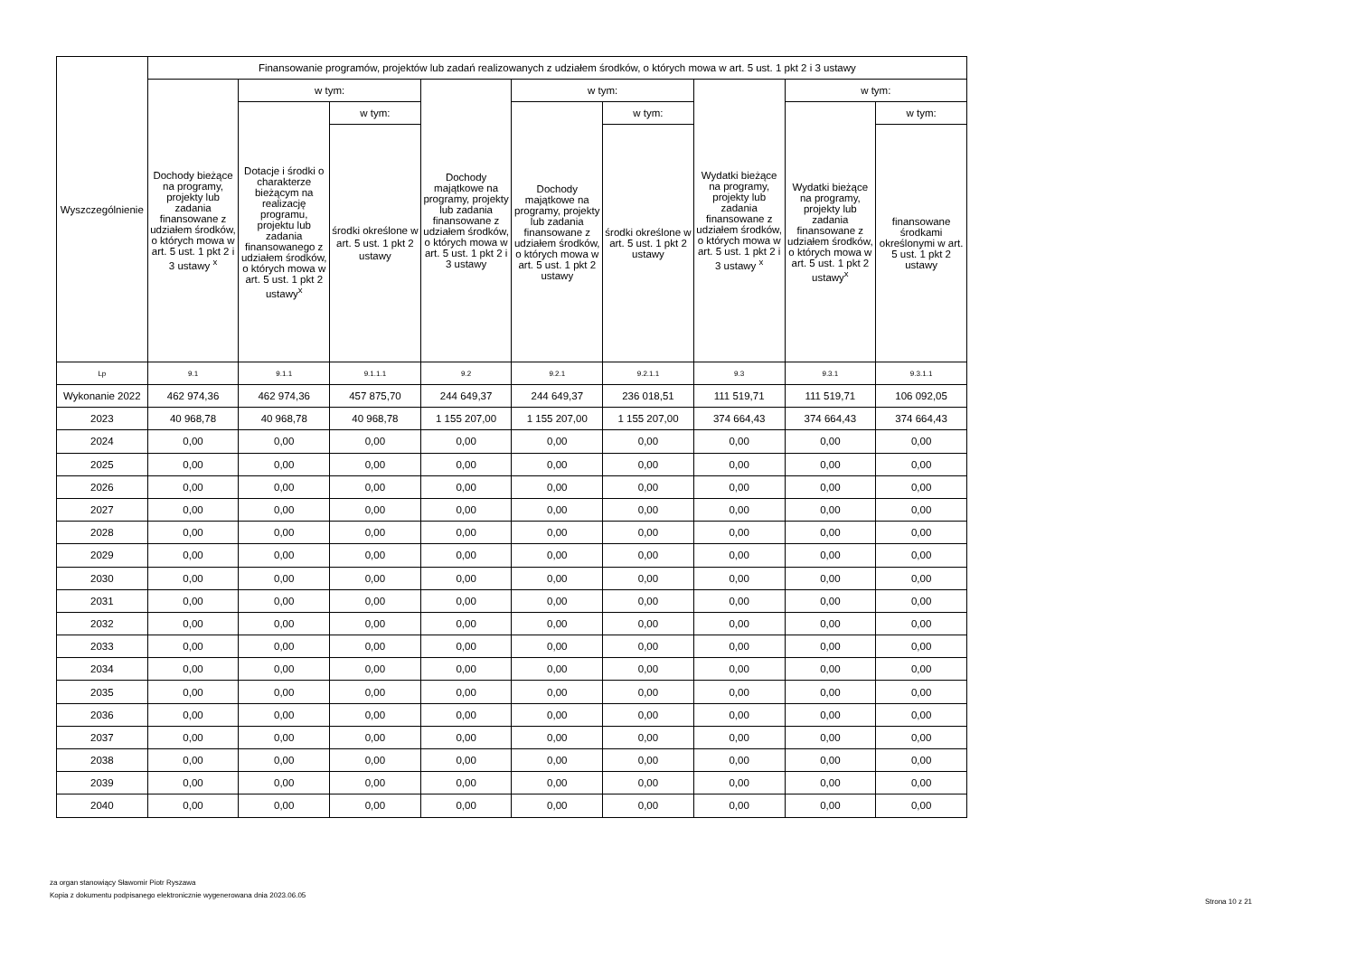| Wyszczególnienie | Finansowanie programów, projektów lub zadań realizowanych z udziałem środków, o których mowa w art. 5 ust. 1 pkt 2 i 3 ustawy | | | | | | | | |
| --- | --- | --- | --- | --- | --- | --- | --- | --- | --- |
| | Dochody bieżące na programy, projekty lub zadania finansowane z udziałem środków, o których mowa w art. 5 ust. 1 pkt 2 i 3 ustawy <sup>x</sup> | w tym: | | Dochody majątkowe na programy, projekty lub zadania finansowane z udziałem środków, o których mowa w art. 5 ust. 1 pkt 2 i 3 ustawy | w tym: | | Wydatki bieżące na programy, projekty lub zadania finansowane z udziałem środków, o których mowa w art. 5 ust. 1 pkt 2 i 3 ustawy <sup>x</sup> | w tym: | |
| | | Dotacje i środki o charakterze bieżącym na realizację programu, projektu lub zadania finansowanego z udziałem środków, o których mowa w art. 5 ust. 1 pkt 2 ustawy<sup>x</sup> | w tym: | | Dochody majątkowe na programy, projekty lub zadania finansowane z udziałem środków, o których mowa w art. 5 ust. 1 pkt 2 ustawy | w tym: | | Wydatki bieżące na programy, projekty lub zadania finansowane z udziałem środków, o których mowa w art. 5 ust. 1 pkt 2 ustawy<sup>x</sup> | w tym: |
| | | | środki określone w art. 5 ust. 1 pkt 2 ustawy | | | środki określone w art. 5 ust. 1 pkt 2 ustawy | | | finansowane środkami określonymi w art. 5 ust. 1 pkt 2 ustawy |
| Lp | 9.1 | 9.1.1 | 9.1.1.1 | 9.2 | 9.2.1 | 9.2.1.1 | 9.3 | 9.3.1 | 9.3.1.1 |
| Wykonanie 2022 | 462 974,36 | 462 974,36 | 457 875,70 | 244 649,37 | 244 649,37 | 236 018,51 | 111 519,71 | 111 519,71 | 106 092,05 |
| 2023 | 40 968,78 | 40 968,78 | 40 968,78 | 1 155 207,00 | 1 155 207,00 | 1 155 207,00 | 374 664,43 | 374 664,43 | 374 664,43 |
| 2024 | 0,00 | 0,00 | 0,00 | 0,00 | 0,00 | 0,00 | 0,00 | 0,00 | 0,00 |
| 2025 | 0,00 | 0,00 | 0,00 | 0,00 | 0,00 | 0,00 | 0,00 | 0,00 | 0,00 |
| 2026 | 0,00 | 0,00 | 0,00 | 0,00 | 0,00 | 0,00 | 0,00 | 0,00 | 0,00 |
| 2027 | 0,00 | 0,00 | 0,00 | 0,00 | 0,00 | 0,00 | 0,00 | 0,00 | 0,00 |
| 2028 | 0,00 | 0,00 | 0,00 | 0,00 | 0,00 | 0,00 | 0,00 | 0,00 | 0,00 |
| 2029 | 0,00 | 0,00 | 0,00 | 0,00 | 0,00 | 0,00 | 0,00 | 0,00 | 0,00 |
| 2030 | 0,00 | 0,00 | 0,00 | 0,00 | 0,00 | 0,00 | 0,00 | 0,00 | 0,00 |
| 2031 | 0,00 | 0,00 | 0,00 | 0,00 | 0,00 | 0,00 | 0,00 | 0,00 | 0,00 |
| 2032 | 0,00 | 0,00 | 0,00 | 0,00 | 0,00 | 0,00 | 0,00 | 0,00 | 0,00 |
| 2033 | 0,00 | 0,00 | 0,00 | 0,00 | 0,00 | 0,00 | 0,00 | 0,00 | 0,00 |
| 2034 | 0,00 | 0,00 | 0,00 | 0,00 | 0,00 | 0,00 | 0,00 | 0,00 | 0,00 |
| 2035 | 0,00 | 0,00 | 0,00 | 0,00 | 0,00 | 0,00 | 0,00 | 0,00 | 0,00 |
| 2036 | 0,00 | 0,00 | 0,00 | 0,00 | 0,00 | 0,00 | 0,00 | 0,00 | 0,00 |
| 2037 | 0,00 | 0,00 | 0,00 | 0,00 | 0,00 | 0,00 | 0,00 | 0,00 | 0,00 |
| 2038 | 0,00 | 0,00 | 0,00 | 0,00 | 0,00 | 0,00 | 0,00 | 0,00 | 0,00 |
| 2039 | 0,00 | 0,00 | 0,00 | 0,00 | 0,00 | 0,00 | 0,00 | 0,00 | 0,00 |
| 2040 | 0,00 | 0,00 | 0,00 | 0,00 | 0,00 | 0,00 | 0,00 | 0,00 | 0,00 |
za organ stanowiący Sławomir Piotr Ryszawa
Kopia z dokumentu podpisanego elektronicznie wygenerowana dnia 2023.06.05
Strona 10 z 21